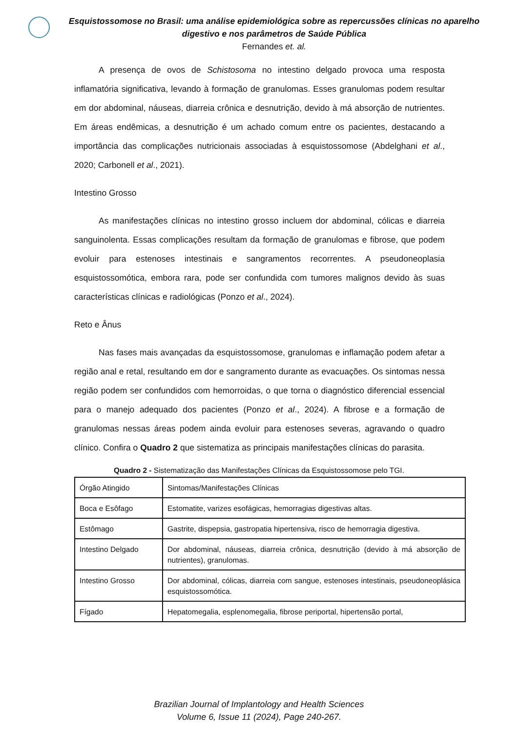Esquistossomose no Brasil: uma análise epidemiológica sobre as repercussões clínicas no aparelho digestivo e nos parâmetros de Saúde Pública
Fernandes et. al.
A presença de ovos de Schistosoma no intestino delgado provoca uma resposta inflamatória significativa, levando à formação de granulomas. Esses granulomas podem resultar em dor abdominal, náuseas, diarreia crônica e desnutrição, devido à má absorção de nutrientes. Em áreas endêmicas, a desnutrição é um achado comum entre os pacientes, destacando a importância das complicações nutricionais associadas à esquistossomose (Abdelghani et al., 2020; Carbonell et al., 2021).
Intestino Grosso
As manifestações clínicas no intestino grosso incluem dor abdominal, cólicas e diarreia sanguinolenta. Essas complicações resultam da formação de granulomas e fibrose, que podem evoluir para estenoses intestinais e sangramentos recorrentes. A pseudoneoplasia esquistossomótica, embora rara, pode ser confundida com tumores malignos devido às suas características clínicas e radiológicas (Ponzo et al., 2024).
Reto e Ânus
Nas fases mais avançadas da esquistossomose, granulomas e inflamação podem afetar a região anal e retal, resultando em dor e sangramento durante as evacuações. Os sintomas nessa região podem ser confundidos com hemorroidas, o que torna o diagnóstico diferencial essencial para o manejo adequado dos pacientes (Ponzo et al., 2024). A fibrose e a formação de granulomas nessas áreas podem ainda evoluir para estenoses severas, agravando o quadro clínico. Confira o Quadro 2 que sistematiza as principais manifestações clínicas do parasita.
Quadro 2 - Sistematização das Manifestações Clínicas da Esquistossomose pelo TGI.
| Órgão Atingido | Sintomas/Manifestações Clínicas |
| Boca e Esôfago | Estomatite, varizes esofágicas, hemorragias digestivas altas. |
| Estômago | Gastrite, dispepsia, gastropatia hipertensiva, risco de hemorragia digestiva. |
| Intestino Delgado | Dor abdominal, náuseas, diarreia crônica, desnutrição (devido à má absorção de nutrientes), granulomas. |
| Intestino Grosso | Dor abdominal, cólicas, diarreia com sangue, estenoses intestinais, pseudoneoplásica esquistossomótica. |
| Fígado | Hepatomegalia, esplenomegalia, fibrose periportal, hipertensão portal, |
Brazilian Journal of Implantology and Health Sciences
Volume 6, Issue 11 (2024), Page 240-267.